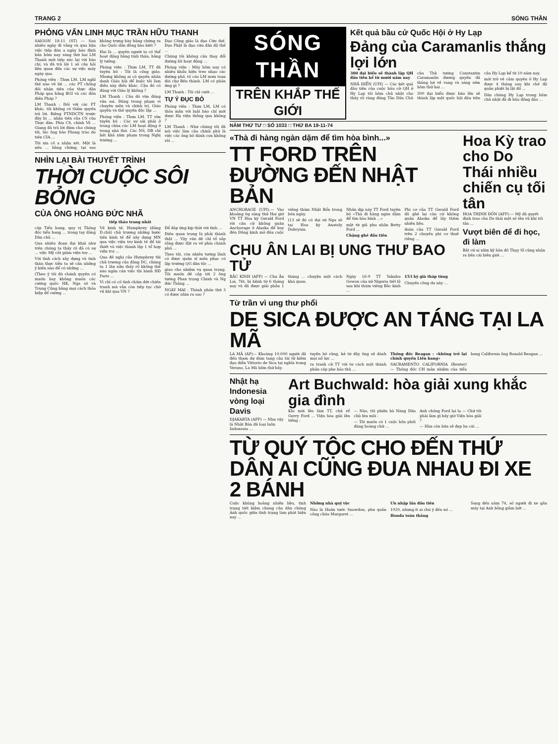TRANG 2 SÓNG THẦN
PHỎNG VẤN LINH MỤC TRẦN HỮU THANH
SAIGON 18-11 (ST) — Sau nhiều ngày đi vắng và qua bận việc tiếp đón a ngày báo đình bản hôm nay sáng thứ hai LM Thanh mới tiếp xúc lại với báo chí, và đã trả lời 1 số câu hỏi liên quan đến các sự việc mấy ngày qua.
Phóng viên : Thưa LM. LM nghĩ thế nào về lời ... các PT chống đối nhận tiền của thực dân Pháp qua hãng BGI và các đồn điền Pháp ?
LM Thanh : Đối với các PT khác, tôi không có thẩm quyền trả lời. Riêng PTNDCTN trước đây bị ... nhận tiền của CS của Thực dân. Phía CS, chính Võ ... Giang đã trả lời đúm cho chúng tôi, lúc ông bảo Phong trào do tiền CIA ...
Tôi xin cô a nhận xét. Một là nếu ... bằng chứng, tại sao không trưng bày bằng chứng ra cho Quốc dân đồng bào biết ?
Hai là ... quyền người ta có thể hoạt động bằng tinh thần, bằng lý tưởng.
Phóng viên : Thưa LM, TT đã tuyên bố : Tôi là công giáo. Nhưng không ai có quyền nhân danh Giáo hội để buộc tôi làm điều này điều khác. Cậu đó có đúng với Giáo lý không ?
LM Thanh : Câu đó vừa đúng vừa sai. Đúng trong phạm vi chuyên môn và chính trị. Giáo quyền và thế quyền độc lập ...
Phóng viên : Thưa LM. TT vừa tuyên bố : Các sư sãi phải ở trong chùa các LM hoạt động ở trong nhà thờ. Các NS, DB chỉ bất khả xâm phạm trong Nghị trường ...
Đạo Công giáo là đạo Cứu thế. Đạo Phật là đạo cứu dân độ thế ...
Chúng tôi không cần thay đổi đường lối hoạt động ...
Phóng viên : Mấy hôm nay có nhiều khẩu hiệu treo nhạo các đường phố, tố cáo LM mưu toan đòi chợ Bến thành. LM có phản ứng gì ?
LM Thanh : Tôi chỉ cười ...
TỰ Ý ĐỤC BỎ
Phóng viên : Thưa LM, LM có thỏa mãn với luật báo chí mới được Hạ viện thông qua không ?
LM Thanh : Như chúng tôi đã nói việc làm của chính phủ là việc các ông bố đánh con không rồi ...
NHÌN LẠI BÀI THUYẾT TRÌNH
THỜI CUỘC SÔI BỎNG
CỦA ÔNG HOÀNG ĐỨC NHÃ
tiếp thảo trang nhất
cấp Tiểu bang, quy vị Thống đốc tiểu bang ... trong tay đảng Dân chủ ...
Qua nhiều đoạn đại khái như trên chúng ta thấy rõ đã có sự ... việc Mỹ cắt giảm viện trợ ...
Với tình cách xây dựng và tinh thần thực tiễn ta sẽ cần những ý kiến nào để có những ...
(Theo ý tôi dù chánh quyền có muốn hay không muốn các cường quốc HK, Nga sô và Trung Cộng bằng mọi cách thỏa hiệp để cường ...
Về kinh tế, Humphrey (đảng D.chủ) chủ trương những bước tiến kinh tế để xây dựng MN qua việc viện trợ kinh tế để tái thiết và việc thành lập 1 tổ hợp viện trợ ...
Qua đề nghị của Humphrey thì chủ trương của đảng DC, chúng ta 1 lần nữa thấy rõ không thể nào ngăn cản việc thi hành HĐ Paris ...
Vì chỉ có cố tình chấm dứt chiến tranh mà vẫn còn tiếp tục chờ vũ khí qua VN ?
Để đáp ứng kịp thời với tình ...
Điều quan trọng là phải thành thật ... Vậy vấn đề chỉ tổ sắp rộng được đặt ra về phía chánh phủ ...
Theo tôi, còn nhiều tướng lãnh có được quân sĩ mến phục có lập trường QG dân tộc ...
giao cho nhiệm vụ quan trọng. Tôi muốn đề cập tới 2 ông tướng Phan trọng Chinh và Ng đức Thắng ...
NGÀY MAI : Thành phần thứ 3 có được nhìn ra sao ?
SÓNG THẦN
TRÊN KHẮP THẾ GIỚI
Kết quả bầu cử Quốc Hội ở Hy Lạp
Đảng của Caramanlis thắng lợi lớn
300 đại biểu sẽ thành lập QH đầu tiên kể từ mười năm nay
NHÃ ĐIỂN (UPI) — Các kết quả đầu tiên của cuộc bầu cử QH ở Hy Lạp tối hôm chủ nhật cho thấy rõ ràng đảng Tân Dân Chủ của Thủ tướng Constantin Caramanlis đương quyền đã thắng lợi về vang và sáng sớm hôm thứ hai ...
300 đại biểu được bầu lên sẽ thành lập một quốc hội đầu tiên của Hy Lạp kể từ 10 năm nay.
mới trở về cầm quyền ở Hy Lạp được 4 tháng sau khi chế độ quân phiệt bị lật đổ ...
Dân chúng Hy Lạp trong hôm chủ nhật đã đi bầu đông đảo ...
NĂM THỨ TƯ □ SỐ 1033 □ THỨ BA 19-11-74
«Thà đi hàng ngàn dặm để tìm hòa bình...»
TT FORD TRÊN ĐƯỜNG ĐẾN NHẬT BẢN
ANCHORAGE (UPI).— Vào khoảng 6g sáng thứ Hai giờ VN TT Hoa kỳ Gerald Ford rời căn cứ không quân Anchorage ở Alaska để bay đến Đông kinh mở đầu cuộc viếng thăm Nhật Bổn trong bốn ngày.
(13 sẽ đó có đại sứ Nga sô tại Hoa kỳ Anatoly Dobrynin.
Nhân dịp này TT Ford tuyên bố «Thà đi hàng ngàn dặm để tìm hòa bình ...»
mật từ giã phu nhân Betty Ford ...
Chặng ghé đầu tiên
Phi cơ của TT Gerald Ford đã ghé lại căn cứ không quân Alaska để lấy thêm nhiên liệu.
đoàn của TT Gerald Ford trên 2 chuyến phi cơ thuê riêng ...
CHU ÂN LAI BỊ UNG THƯ BAO TỬ
BẮC KINH (AFP) — Chu Ân Lai, 76t, bị bệnh từ 6 tháng nay và đã được giải phẫu 1 tháng ... chuyện một cách khá quan.
Ngày 16-9 TT Yakubu Gowon của xứ Nigeria tiết lộ sau khi thăm viếng Bắc kinh ...
153 ký già tháp tùng
Chuyến công du này ...
Hoa Kỳ trao cho Do Thái nhiều chiến cụ tối tân
HOA THỊNH ĐỐN (AFP).— Mỹ đã quyết định trao cho Do thái một số tên vũ khí tối tân ...
Vượt biên để đi học, đi làm
Bắt cứ ai nhìn kỹ bản đồ Thụy Sĩ cũng nhận ra liền cái biên giới ...
Từ trần vì ung thư phổi
DE SICA ĐƯỢC AN TÁNG TẠI LA MÃ
LA MÃ (AP)— Khoảng 10.000 người đã đến tham dự đám tang của tài tử kiêm đạo diễn Vittorio de Sica tại nghĩa trang Verano, La Mã hôm thứ bảy.
tuyên bố rằng, kẻ từ đây ông sẽ dành mọi nỗ lực ...
ra tranh cử TT với tư cách một thành phần cấp phe hảo thủ ...
Thống đốc Reagan : «không trở lại chính quyền Liên bang»
SACRAMENTO CALIFORNIA (Reuter) — Thống đốc CH mãn nhiệm của tiểu bang California ông Ronald Reagan ...
Nhật hạ Indonesia vòng loại Davis
DJAKARTA (AFP) — Nhu vậy là Nhật Bản đã loại luôn Indonesia ...
Art Buchwald: hòa giải xung khắc gia đình
Khi mới lên làm TT, chủ rể Gerry Ford ... Viện hòa giải lên tiếng :
— Nào, tôi phiên bà Nàng Dân chủ bìu môi :
— Tôi muốn có 1 cuộc hôn phối đàng hoàng chứ ...
Anh chồng Ford lại la — Chứ tôi phải làm gì bây giờ Viện hòa giải ?
— Hàn còn hứa sẽ đẹp ba cái ...
TỪ QUÝ TỘC CHO ĐẾN THỨ DÂN AI CŨNG ĐUA NHAU ĐI XE 2 BÁNH
Cuộc khủng hoảng nhiên liệu, tình trạng tiết kiệm chung của dân chúng Anh quốc giữa tình trạng làm phát hiện nay ...
Những nhà quý tộc
Nào là Huân tước Snowdon, phu quân công chúa Margaret ...
Ưu nhập lấn đầu tiên
1920, nhưng ít ai chú ý đến nó ...
Honda toàn thắng
Sang đến năm 74, số người đi xe gắn máy tại Anh bỗng giảm bớt ...